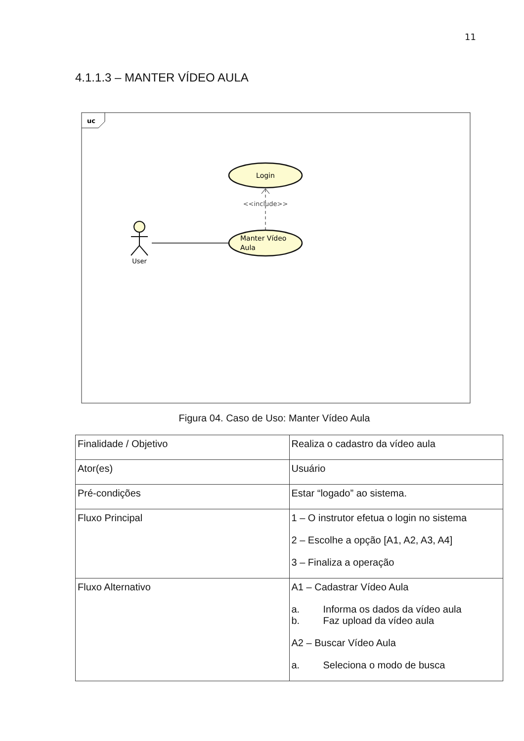11
4.1.1.3 – MANTER VÍDEO AULA
uc
Login
Manter Vídeo
Aula
<<include>>
User
Figura 04. Caso de Uso: Manter Vídeo Aula
| Finalidade / Objetivo | Realiza o cadastro da vídeo aula |
| Ator(es) | Usuário |
| Pré-condições | Estar “logado” ao sistema. |
| Fluxo Principal | 1 – O instrutor efetua o login no sistema 2 – Escolhe a opção [A1, A2, A3, A4] 3 – Finaliza a operação |
| Fluxo Alternativo | A1 – Cadastrar Vídeo Aula a. Informa os dados da vídeo aula b. Faz upload da vídeo aula A2 – Buscar Vídeo Aula a. Seleciona o modo de busca |